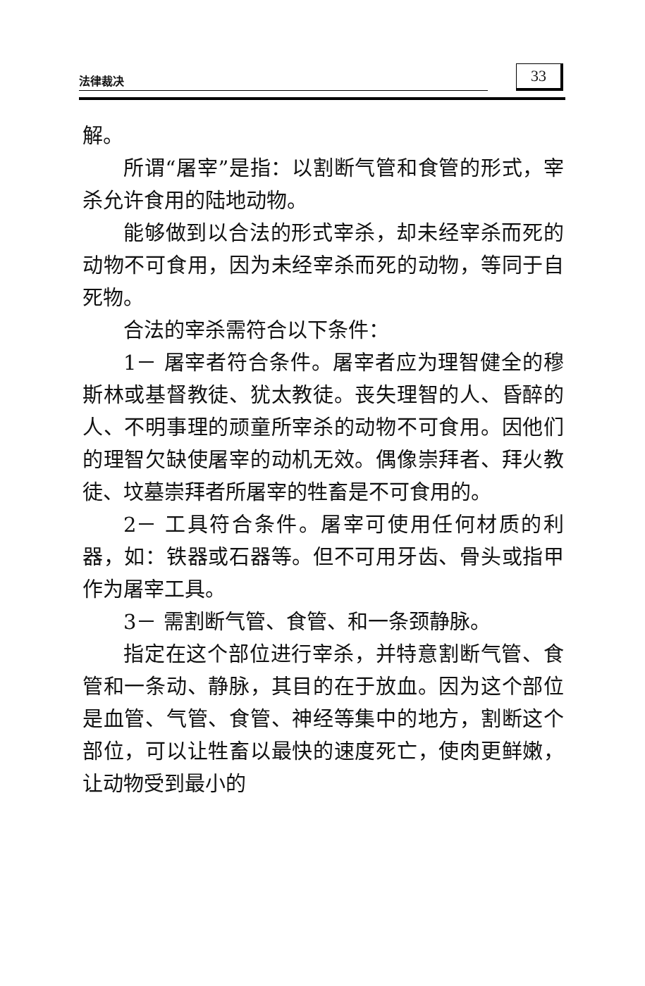法律裁决 33
解。
所谓“屠宰”是指：以割断气管和食管的形式，宰杀允许食用的陆地动物。
能够做到以合法的形式宰杀，却未经宰杀而死的动物不可食用，因为未经宰杀而死的动物，等同于自死物。
合法的宰杀需符合以下条件：
1－ 屠宰者符合条件。屠宰者应为理智健全的穆斯林或基督教徒、犹太教徒。丧失理智的人、昏醉的人、不明事理的顽童所宰杀的动物不可食用。因他们的理智欠缺使屠宰的动机无效。偶像崇拜者、拜火教徒、坟墓崇拜者所屠宰的牲畜是不可食用的。
2－ 工具符合条件。屠宰可使用任何材质的利器，如：铁器或石器等。但不可用牙齿、骨头或指甲作为屠宰工具。
3－ 需割断气管、食管、和一条颈静脉。
指定在这个部位进行宰杀，并特意割断气管、食管和一条动、静脉，其目的在于放血。因为这个部位是血管、气管、食管、神经等集中的地方，割断这个部位，可以让牲畜以最快的速度死亡，使肉更鲜嫩，让动物受到最小的